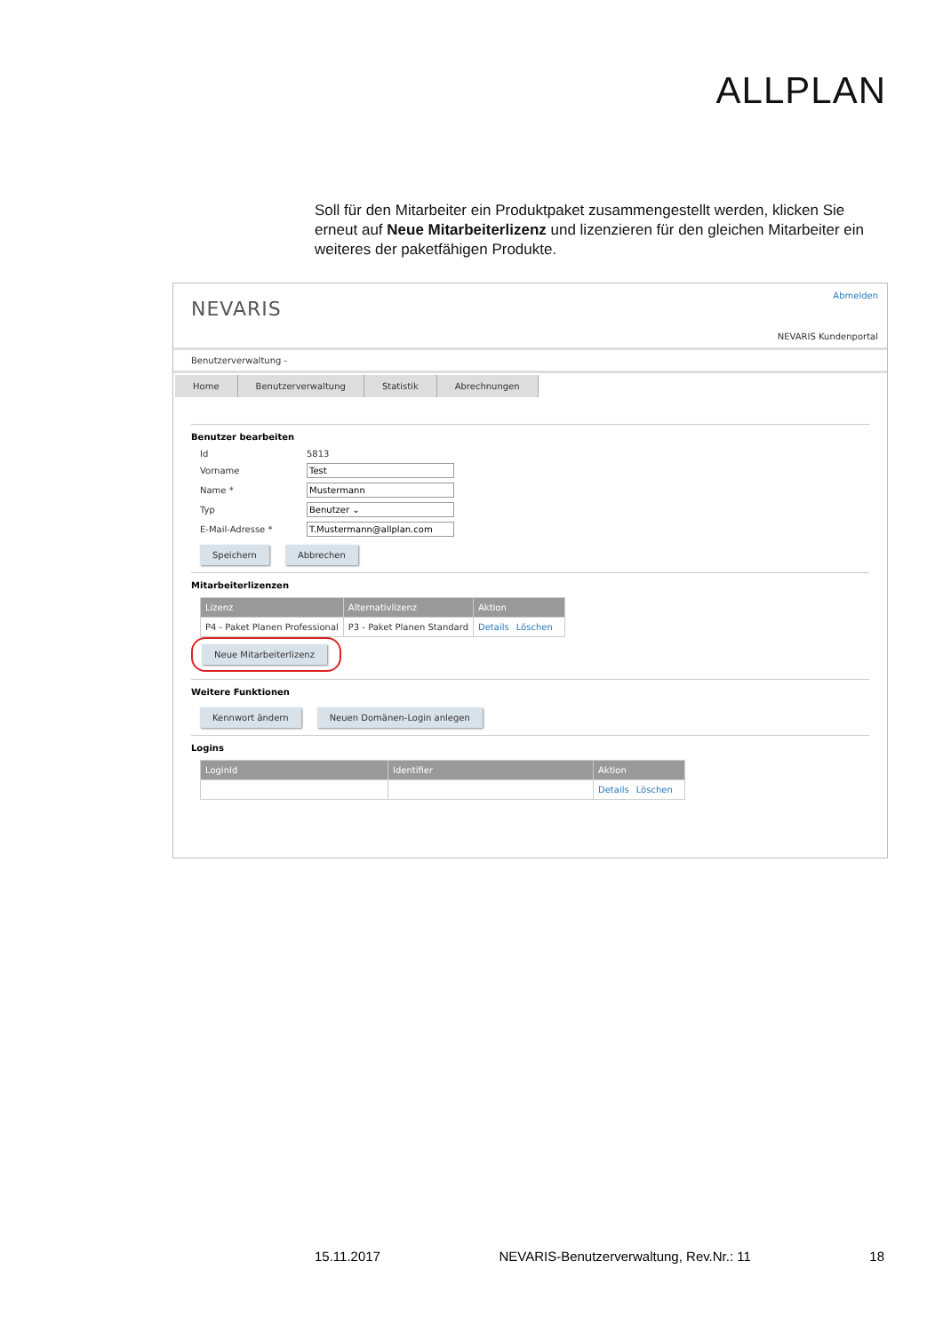ALLPLAN
Soll für den Mitarbeiter ein Produktpaket zusammengestellt werden, klicken Sie erneut auf Neue Mitarbeiterlizenz und lizenzieren für den gleichen Mitarbeiter ein weiteres der paketfähigen Produkte.
NEVARIS
Abmelden
NEVARIS Kundenportal
Benutzerverwaltung -
Home Benutzerverwaltung Statistik Abrechnungen
Benutzer bearbeiten
Id 5813
Vorname Test
Name * Mustermann
Typ Benutzer ⌄
E-Mail-Adresse * T.Mustermann@allplan.com
Speichern Abbrechen
Mitarbeiterlizenzen
| Lizenz | Alternativlizenz | Aktion |
| --- | --- | --- |
| P4 - Paket Planen Professional | P3 - Paket Planen Standard | Details Löschen |
Neue Mitarbeiterlizenz
Weitere Funktionen
Kennwort ändern Neuen Domänen-Login anlegen
Logins
| LoginId | Identifier | Aktion |
| --- | --- | --- |
| | | Details Löschen |
15.11.2017 NEVARIS-Benutzerverwaltung, Rev.Nr.: 11 18